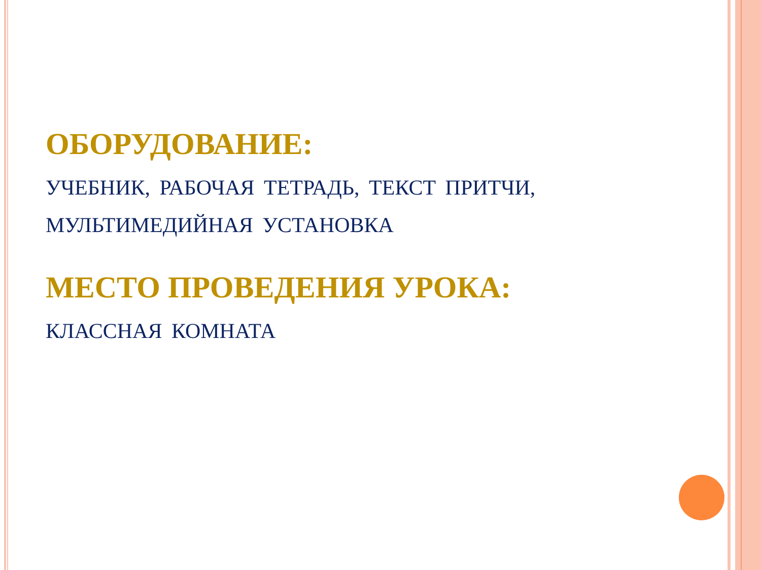ОБОРУДОВАНИЕ:
УЧЕБНИК, РАБОЧАЯ ТЕТРАДЬ, ТЕКСТ ПРИТЧИ,
МУЛЬТИМЕДИЙНАЯ УСТАНОВКА
МЕСТО ПРОВЕДЕНИЯ УРОКА:
КЛАССНАЯ КОМНАТА